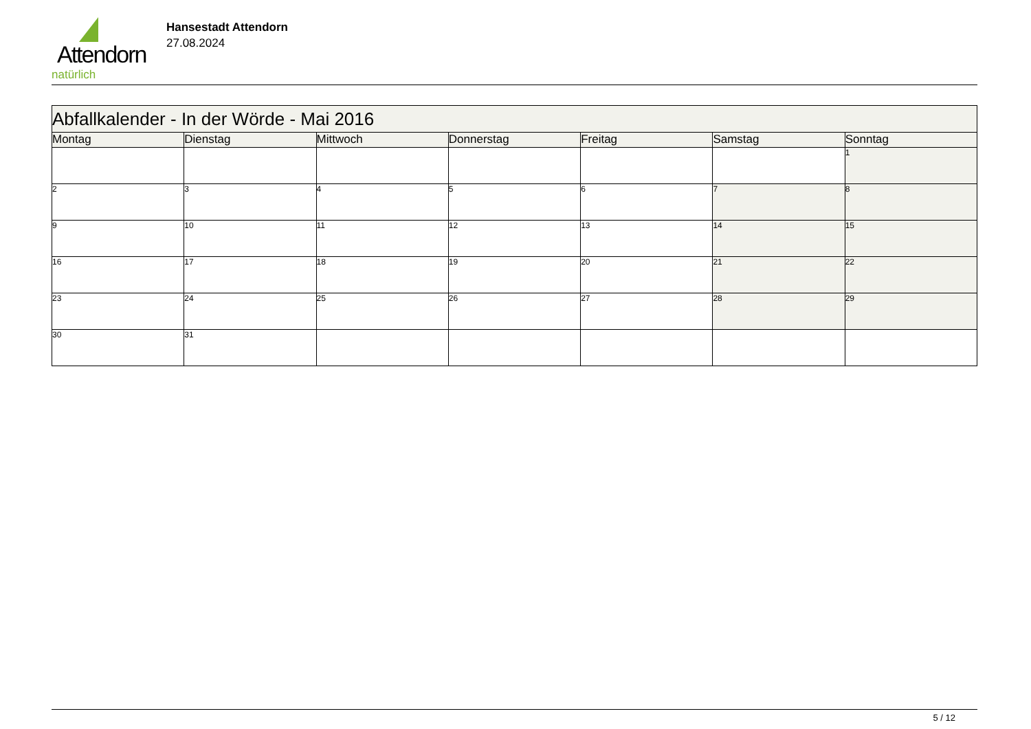Attendorn
natürlich
Hansestadt Attendorn
27.08.2024
| Abfallkalender - In der Wörde - Mai 2016 | | | | | | |
| Montag | Dienstag | Mittwoch | Donnerstag | Freitag | Samstag | Sonntag |
| | | | | | | 1 |
| 2 | 3 | 4 | 5 | 6 | 7 | 8 |
| 9 | 10 | 11 | 12 | 13 | 14 | 15 |
| 16 | 17 | 18 | 19 | 20 | 21 | 22 |
| 23 | 24 | 25 | 26 | 27 | 28 | 29 |
| 30 | 31 | | | | | |
5 / 12